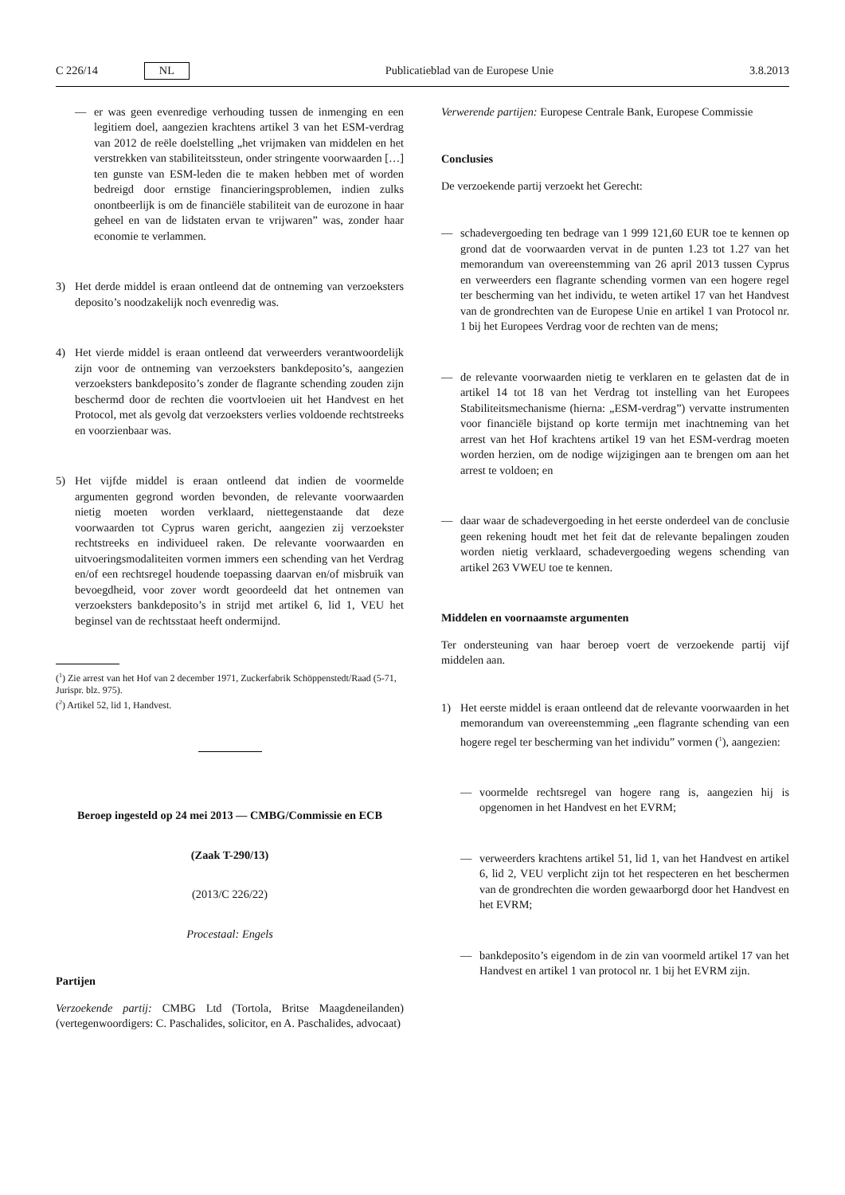C 226/14 NL Publicatieblad van de Europese Unie 3.8.2013
— er was geen evenredige verhouding tussen de inmenging en een legitiem doel, aangezien krachtens artikel 3 van het ESM-verdrag van 2012 de reële doelstelling „het vrijmaken van middelen en het verstrekken van stabiliteitssteun, onder stringente voorwaarden […] ten gunste van ESM-leden die te maken hebben met of worden bedreigd door ernstige financieringsproblemen, indien zulks onontbeerlijk is om de financiële stabiliteit van de eurozone in haar geheel en van de lidstaten ervan te vrijwaren” was, zonder haar economie te verlammen.
3) Het derde middel is eraan ontleend dat de ontneming van verzoeksters deposito’s noodzakelijk noch evenredig was.
4) Het vierde middel is eraan ontleend dat verweerders verantwoordelijk zijn voor de ontneming van verzoeksters bankdeposito’s, aangezien verzoeksters bankdeposito’s zonder de flagrante schending zouden zijn beschermd door de rechten die voortvloeien uit het Handvest en het Protocol, met als gevolg dat verzoeksters verlies voldoende rechtstreeks en voorzienbaar was.
5) Het vijfde middel is eraan ontleend dat indien de voormelde argumenten gegrond worden bevonden, de relevante voorwaarden nietig moeten worden verklaard, niettegenstaande dat deze voorwaarden tot Cyprus waren gericht, aangezien zij verzoekster rechtstreeks en individueel raken. De relevante voorwaarden en uitvoeringsmodaliteiten vormen immers een schending van het Verdrag en/of een rechtsregel houdende toepassing daarvan en/of misbruik van bevoegdheid, voor zover wordt geoordeeld dat het ontnemen van verzoeksters bankdeposito’s in strijd met artikel 6, lid 1, VEU het beginsel van de rechtsstaat heeft ondermijnd.
(<sup>1</sup>) Zie arrest van het Hof van 2 december 1971, Zuckerfabrik Schöppenstedt/Raad (5-71, Jurispr. blz. 975).
(<sup>2</sup>) Artikel 52, lid 1, Handvest.
Beroep ingesteld op 24 mei 2013 — CMBG/Commissie en ECB
(Zaak T-290/13)
(2013/C 226/22)
Procestaal: Engels
Partijen
Verzoekende partij: CMBG Ltd (Tortola, Britse Maagdeneilanden) (vertegenwoordigers: C. Paschalides, solicitor, en A. Paschalides, advocaat)
Verwerende partijen: Europese Centrale Bank, Europese Commissie
Conclusies
De verzoekende partij verzoekt het Gerecht:
— schadevergoeding ten bedrage van 1 999 121,60 EUR toe te kennen op grond dat de voorwaarden vervat in de punten 1.23 tot 1.27 van het memorandum van overeenstemming van 26 april 2013 tussen Cyprus en verweerders een flagrante schending vormen van een hogere regel ter bescherming van het individu, te weten artikel 17 van het Handvest van de grondrechten van de Europese Unie en artikel 1 van Protocol nr. 1 bij het Europees Verdrag voor de rechten van de mens;
— de relevante voorwaarden nietig te verklaren en te gelasten dat de in artikel 14 tot 18 van het Verdrag tot instelling van het Europees Stabiliteitsmechanisme (hierna: „ESM-verdrag”) vervatte instrumenten voor financiële bijstand op korte termijn met inachtneming van het arrest van het Hof krachtens artikel 19 van het ESM-verdrag moeten worden herzien, om de nodige wijzigingen aan te brengen om aan het arrest te voldoen; en
— daar waar de schadevergoeding in het eerste onderdeel van de conclusie geen rekening houdt met het feit dat de relevante bepalingen zouden worden nietig verklaard, schadevergoeding wegens schending van artikel 263 VWEU toe te kennen.
Middelen en voornaamste argumenten
Ter ondersteuning van haar beroep voert de verzoekende partij vijf middelen aan.
1) Het eerste middel is eraan ontleend dat de relevante voorwaarden in het memorandum van overeenstemming „een flagrante schending van een hogere regel ter bescherming van het individu” vormen (<sup>1</sup>), aangezien:
— voormelde rechtsregel van hogere rang is, aangezien hij is opgenomen in het Handvest en het EVRM;
— verweerders krachtens artikel 51, lid 1, van het Handvest en artikel 6, lid 2, VEU verplicht zijn tot het respecteren en het beschermen van de grondrechten die worden gewaarborgd door het Handvest en het EVRM;
— bankdeposito’s eigendom in de zin van voormeld artikel 17 van het Handvest en artikel 1 van protocol nr. 1 bij het EVRM zijn.